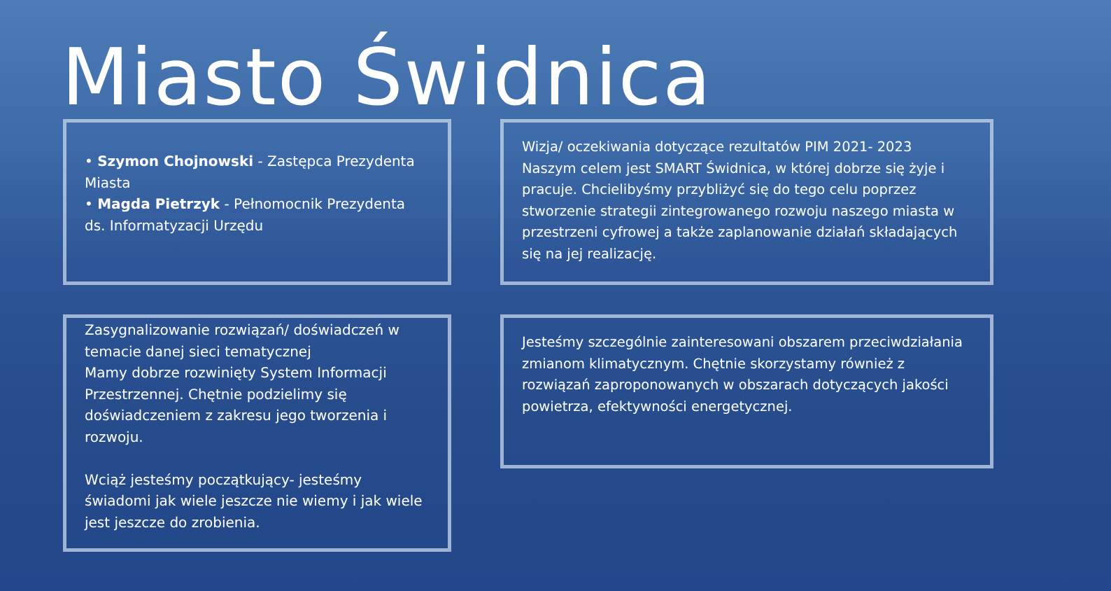Miasto Świdnica
• Szymon Chojnowski - Zastępca Prezydenta Miasta
• Magda Pietrzyk - Pełnomocnik Prezydenta ds. Informatyzacji Urzędu
Wizja/ oczekiwania dotyczące rezultatów PIM 2021- 2023
Naszym celem jest SMART Świdnica, w której dobrze się żyje i pracuje. Chcielibyśmy przybliżyć się do tego celu poprzez stworzenie strategii zintegrowanego rozwoju naszego miasta w przestrzeni cyfrowej a także zaplanowanie działań składających się na jej realizację.
Zasygnalizowanie rozwiązań/ doświadczeń w temacie danej sieci tematycznej
Mamy dobrze rozwinięty System Informacji Przestrzennej. Chętnie podzielimy się doświadczeniem z zakresu jego tworzenia i rozwoju.
Wciąż jesteśmy początkujący- jesteśmy świadomi jak wiele jeszcze nie wiemy i jak wiele jest jeszcze do zrobienia.
Jesteśmy szczególnie zainteresowani obszarem przeciwdziałania zmianom klimatycznym. Chętnie skorzystamy również z rozwiązań zaproponowanych w obszarach dotyczących jakości powietrza, efektywności energetycznej.